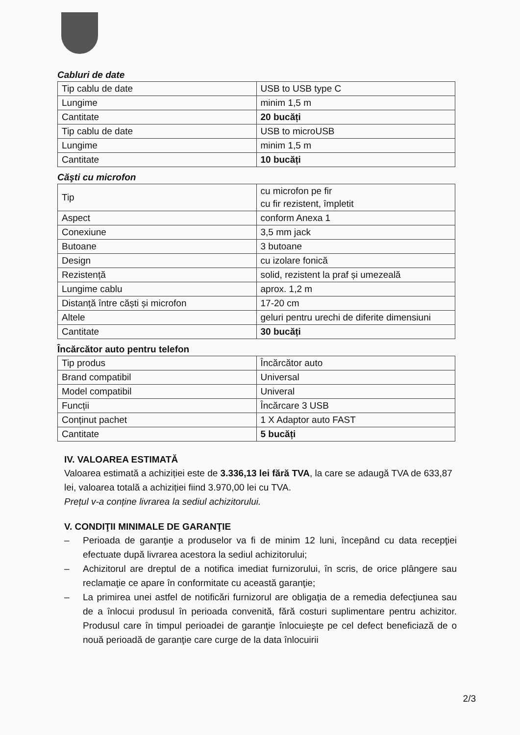Cabluri de date
| Tip cablu de date | USB to USB type C |
| Lungime | minim 1,5 m |
| Cantitate | 20 bucăți |
| Tip cablu de date | USB to microUSB |
| Lungime | minim 1,5 m |
| Cantitate | 10 bucăți |
Căşti cu microfon
| Tip | cu microfon pe fir cu fir rezistent, împletit |
| Aspect | conform Anexa 1 |
| Conexiune | 3,5 mm jack |
| Butoane | 3 butoane |
| Design | cu izolare fonică |
| Rezistență | solid, rezistent la praf și umezeală |
| Lungime cablu | aprox. 1,2 m |
| Distanță între căști și microfon | 17-20 cm |
| Altele | geluri pentru urechi de diferite dimensiuni |
| Cantitate | 30 bucăți |
Încărcător auto pentru telefon
| Tip produs | Încărcător auto |
| Brand compatibil | Universal |
| Model compatibil | Univeral |
| Funcții | Încărcare 3 USB |
| Conținut pachet | 1 X Adaptor auto FAST |
| Cantitate | 5 bucăți |
IV. VALOAREA ESTIMATĂ
Valoarea estimată a achiziției este de 3.336,13 lei fără TVA, la care se adaugă TVA de 633,87 lei, valoarea totală a achiziției fiind 3.970,00 lei cu TVA.
Prețul v-a conține livrarea la sediul achizitorului.
V. CONDIŢII MINIMALE DE GARANŢIE
– Perioada de garanţie a produselor va fi de minim 12 luni, începând cu data recepţiei efectuate după livrarea acestora la sediul achizitorului;
– Achizitorul are dreptul de a notifica imediat furnizorului, în scris, de orice plângere sau reclamaţie ce apare în conformitate cu această garanţie;
– La primirea unei astfel de notificări furnizorul are obligaţia de a remedia defecţiunea sau de a înlocui produsul în perioada convenită, fără costuri suplimentare pentru achizitor. Produsul care în timpul perioadei de garanţie înlocuieşte pe cel defect beneficiază de o nouă perioadă de garanţie care curge de la data înlocuirii
2/3